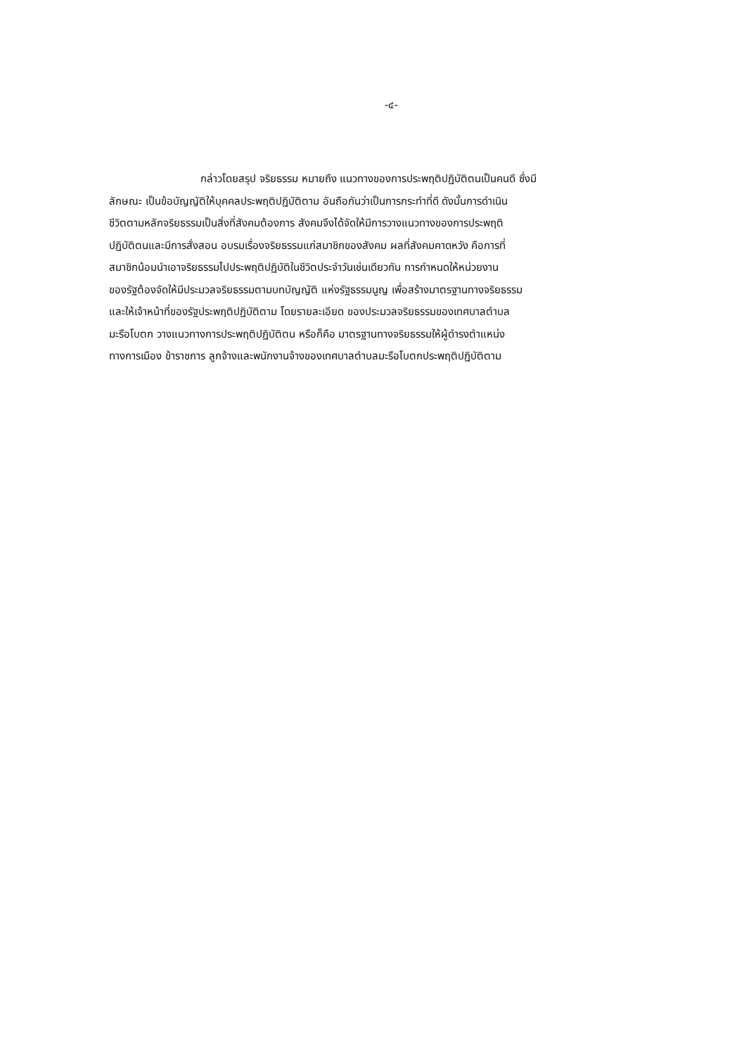-๔-
กล่าวโดยสรุป จริยธรรม หมายถึง แนวทางของการประพฤติปฏิบัติตนเป็นคนดี ซึ่งมี
ลักษณะ เป็นข้อบัญญัติให้บุคคลประพฤติปฏิบัติตาม อันถือกันว่าเป็นการกระทำที่ดี ดังนั้นการดำเนิน
ชีวิตตามหลักจริยธรรมเป็นสิ่งที่สังคมต้องการ สังคมจึงได้จัดให้มีการวางแนวทางของการประพฤติ
ปฏิบัติตนและมีการสั่งสอน อบรมเรื่องจริยธรรมแก่สมาชิกของสังคม ผลที่สังคมคาดหวัง คือการที่
สมาชิกน้อมนำเอาจริยธรรมไปประพฤติปฏิบัติในชีวิตประจำวันเช่นเดียวกัน การกำหนดให้หน่วยงาน
ของรัฐต้องจัดให้มีประมวลจริยธรรมตามบทบัญญัติ แห่งรัฐธรรมนูญ เพื่อสร้างมาตรฐานทางจริยธรรม
และให้เจ้าหน้าที่ของรัฐประพฤติปฏิบัติตาม โดยรายละเอียด ของประมวลจริยธรรมของเทศบาลตำบล
มะรือโบตก วางแนวทางการประพฤติปฏิบัติตน หรือก็คือ มาตรฐานทางจริยธรรมให้ผู้ดำรงตำแหน่ง
ทางการเมือง ข้าราชการ ลูกจ้างและพนักงานจ้างของเทศบาลตำบลมะรือโบตกประพฤติปฏิบัติตาม